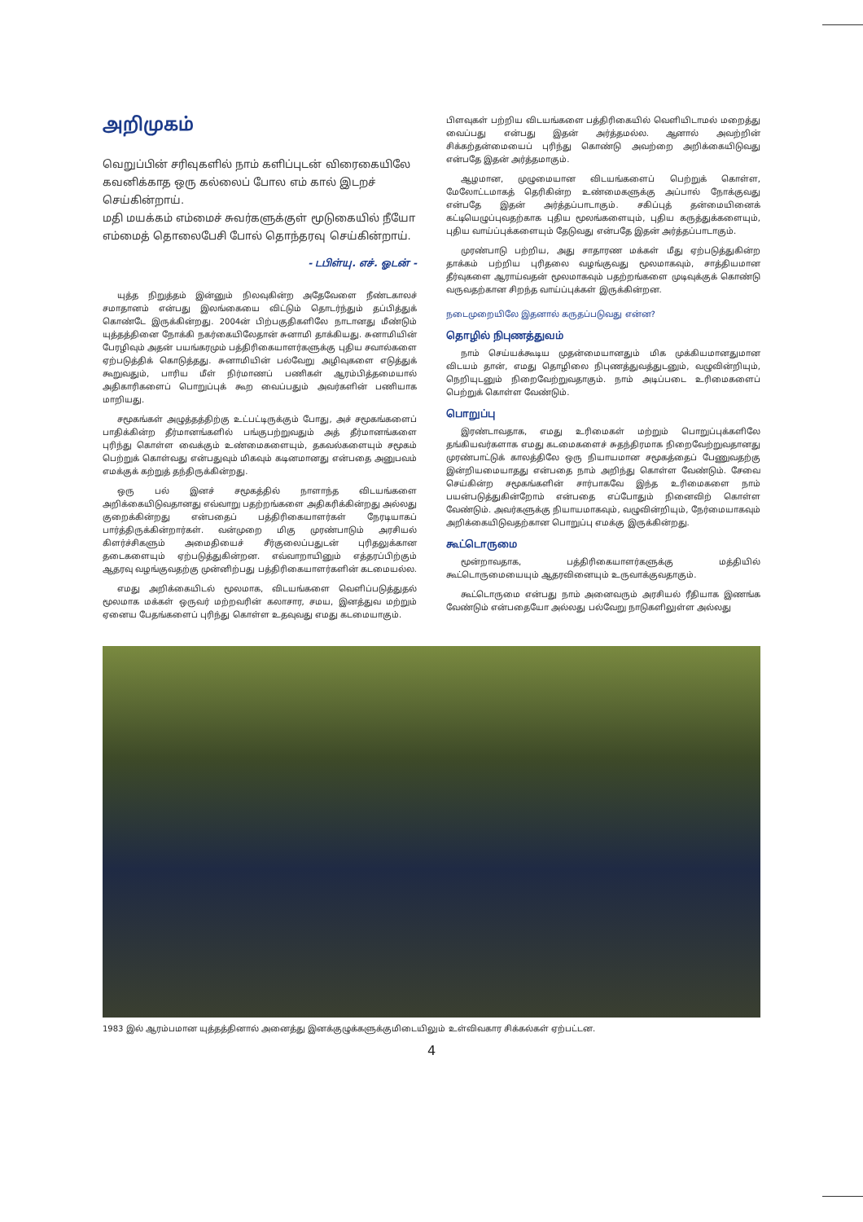அறிமுகம்
வெறுப்பின் சரிவுகளில் நாம் களிப்புடன் விரைகையிலே கவனிக்காத ஒரு கல்லைப் போல எம் கால் இடறச் செய்கின்றாய்.
மதி மயக்கம் எம்மைச் சுவர்களுக்குள் மூடுகையில் நீயோ எம்மைத் தொலைபேசி போல் தொந்தரவு செய்கின்றாய்.
- டபிள்யு. எச். ஓடன் -
யுத்த நிறுத்தம் இன்னும் நிலவுகின்ற அதேவேளை நீண்டகாலச் சமாதானம் என்பது இலங்கையை விட்டும் தொடர்ந்தும் தப்பித்துக் கொண்டே இருக்கின்றது. 2004ன் பிற்பகுதிகளிலே நாடானது மீண்டும் யுத்தத்தினை நோக்கி நகர்கையிலேதான் சுனாமி தாக்கியது. சுனாமியின் பேரழிவும் அதன் பயங்கரமும் பத்திரிகையாளர்களுக்கு புதிய சவால்களை ஏற்படுத்திக் கொடுத்தது. சுனாமியின் பல்வேறு அழிவுகளை எடுத்துக் கூறுவதும், பாரிய மீள் நிர்மாணப் பணிகள் ஆரம்பித்தமையால் அதிகாரிகளைப் பொறுப்புக் கூற வைப்பதும் அவர்களின் பணியாக மாறியது.
சமூகங்கள் அழுத்தத்திற்கு உட்பட்டிருக்கும் போது, அச் சமூகங்களைப் பாதிக்கின்ற தீர்மானங்களில் பங்குபற்றுவதும் அத் தீர்மானங்களை புரிந்து கொள்ள வைக்கும் உண்மைகளையும், தகவல்களையும் சமூகம் பெற்றுக் கொள்வது என்பதுவும் மிகவும் கடினமானது என்பதை அனுபவம் எமக்குக் கற்றுத் தந்திருக்கின்றது.
ஒரு பல் இனச் சமூகத்தில் நாளாந்த விடயங்களை அறிக்கையிடுவதானது எவ்வாறு பதற்றங்களை அதிகரிக்கின்றது அல்லது குறைக்கின்றது என்பதைப் பத்திரிகையாளர்கள் நேரடியாகப் பார்த்திருக்கின்றார்கள். வன்முறை மிகு முரண்பாடும் அரசியல் கிளர்ச்சிகளும் அமைதியைச் சீர்குலைப்பதுடன் புரிதலுக்கான தடைகளையும் ஏற்படுத்துகின்றன. எவ்வாறாயினும் எத்தரப்பிற்கும் ஆதரவு வழங்குவதற்கு முன்னிற்பது பத்திரிகையாளர்களின் கடமையல்ல.
எமது அறிக்கையிடல் மூலமாக, விடயங்களை வெளிப்படுத்துதல் மூலமாக மக்கள் ஒருவர் மற்றவரின் கலாசார, சமய, இனத்துவ மற்றும் ஏனைய பேதங்களைப் புரிந்து கொள்ள உதவுவது எமது கடமையாகும்.
பிளவுகள் பற்றிய விடயங்களை பத்திரிகையில் வெளியிடாமல் மறைத்து வைப்பது என்பது இதன் அர்த்தமல்ல. ஆனால் அவற்றின் சிக்கற்தன்மையைப் புரிந்து கொண்டு அவற்றை அறிக்கையிடுவது என்பதே இதன் அர்த்தமாகும்.
ஆழமான, முழுமையான விடயங்களைப் பெற்றுக் கொள்ள, மேலோட்டமாகத் தெரிகின்ற உண்மைகளுக்கு அப்பால் நோக்குவது என்பதே இதன் அர்த்தப்பாடாகும். சகிப்புத் தன்மையினைக் கட்டியெழுப்புவதற்காக புதிய மூலங்களையும், புதிய கருத்துக்களையும், புதிய வாய்ப்புக்களையும் தேடுவது என்பதே இதன் அர்த்தப்பாடாகும்.
முரண்பாடு பற்றிய, அது சாதாரண மக்கள் மீது ஏற்படுத்துகின்ற தாக்கம் பற்றிய புரிதலை வழங்குவது மூலமாகவும், சாத்தியமான தீர்வுகளை ஆராய்வதன் மூலமாகவும் பதற்றங்களை முடிவுக்குக் கொண்டு வருவதற்கான சிறந்த வாய்ப்புக்கள் இருக்கின்றன.
நடைமுறையிலே இதனால் கருதப்படுவது என்ன?
தொழில் நிபுணத்துவம்
நாம் செய்யக்கூடிய முதன்மையானதும் மிக முக்கியமானதுமான விடயம் தான், எமது தொழிலை நிபுணத்துவத்துடனும், வழுவின்றியும், நெறியுடனும் நிறைவேற்றுவதாகும். நாம் அடிப்படை உரிமைகளைப் பெற்றுக் கொள்ள வேண்டும்.
பொறுப்பு
இரண்டாவதாக, எமது உரிமைகள் மற்றும் பொறுப்புக்களிலே தங்கியவர்களாக எமது கடமைகளைச் சுதந்திரமாக நிறைவேற்றுவதானது முரண்பாட்டுக் காலத்திலே ஒரு நியாயமான சமூகத்தைப் பேணுவதற்கு இன்றியமையாதது என்பதை நாம் அறிந்து கொள்ள வேண்டும். சேவை செய்கின்ற சமூகங்களின் சார்பாகவே இந்த உரிமைகளை நாம் பயன்படுத்துகின்றோம் என்பதை எப்போதும் நினைவிற் கொள்ள வேண்டும். அவர்களுக்கு நியாயமாகவும், வழுவின்றியும், நேர்மையாகவும் அறிக்கையிடுவதற்கான பொறுப்பு எமக்கு இருக்கின்றது.
கூட்டொருமை
மூன்றாவதாக, பத்திரிகையாளர்களுக்கு மத்தியில் கூட்டொருமையையும் ஆதரவினையும் உருவாக்குவதாகும்.
கூட்டொருமை என்பது நாம் அனைவரும் அரசியல் ரீதியாக இணங்க வேண்டும் என்பதையோ அல்லது பல்வேறு நாடுகளிலுள்ள அல்லது
1983 இல் ஆரம்பமான யுத்தத்தினால் அனைத்து இனக்குழுக்களுக்குமிடையிலும் உள்விவகார சிக்கல்கள் ஏற்பட்டன.
4